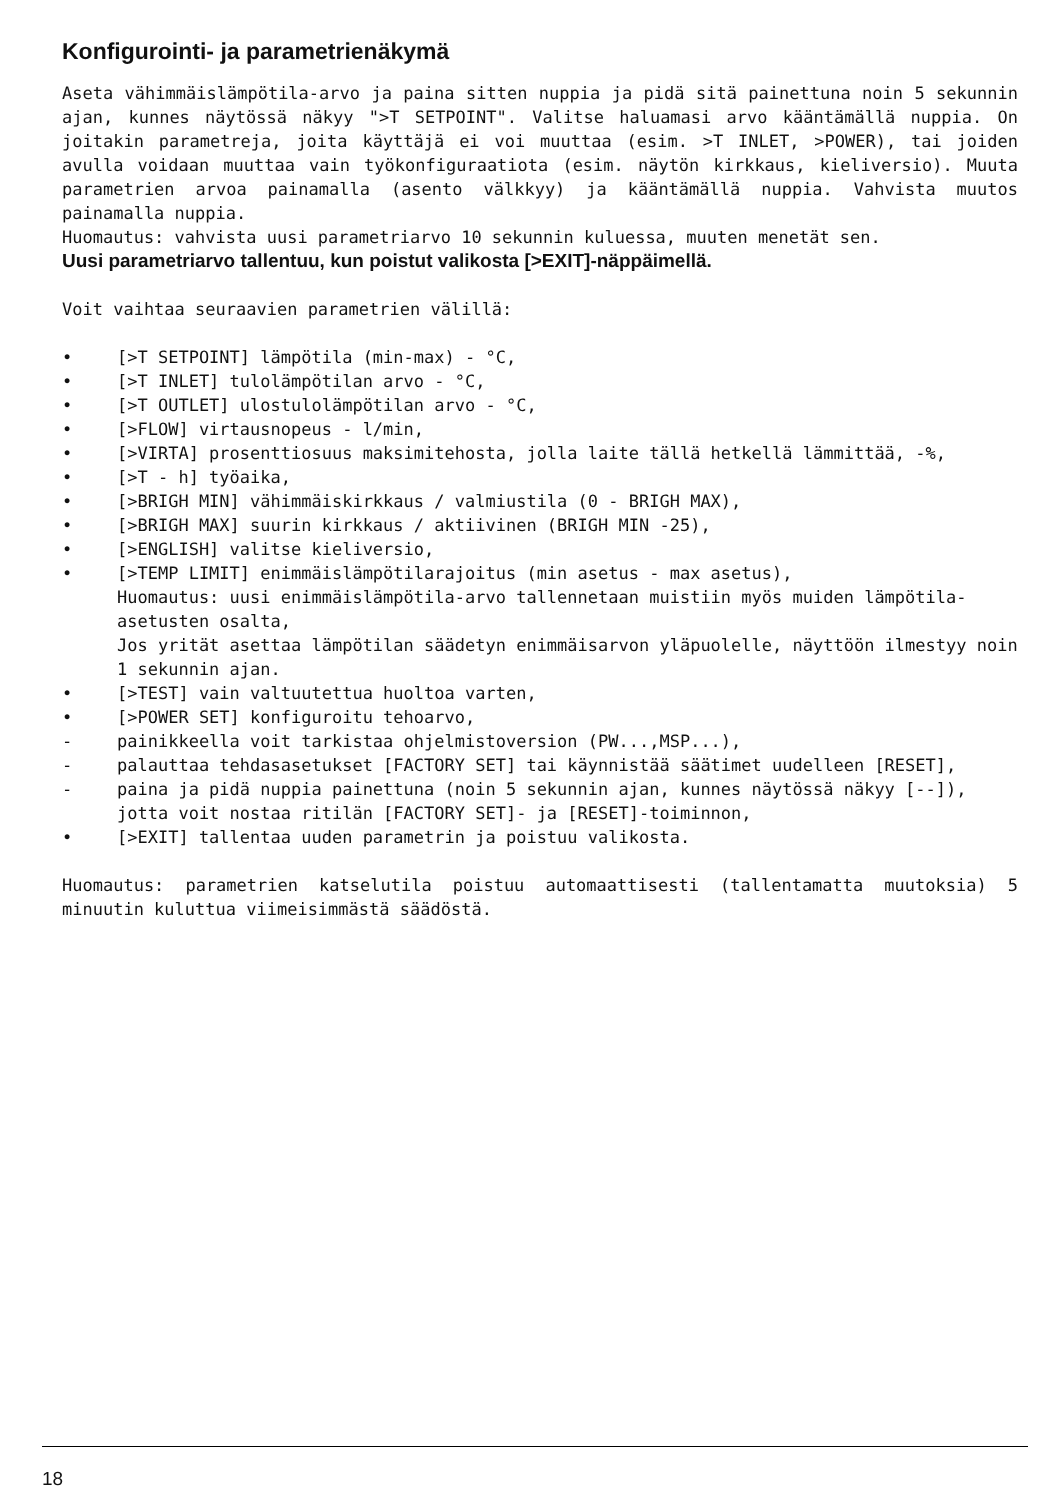Konfigurointi- ja parametrienäkymä
Aseta vähimmäislämpötila-arvo ja paina sitten nuppia ja pidä sitä painettuna noin 5 sekunnin ajan, kunnes näytössä näkyy ">T SETPOINT". Valitse haluamasi arvo kääntämällä nuppia. On joitakin parametreja, joita käyttäjä ei voi muuttaa (esim. >T INLET, >POWER), tai joiden avulla voidaan muuttaa vain työkonfiguraatiota (esim. näytön kirkkaus, kieliversio). Muuta parametrien arvoa painamalla (asento välkkyy) ja kääntämällä nuppia. Vahvista muutos painamalla nuppia.
Huomautus: vahvista uusi parametriarvo 10 sekunnin kuluessa, muuten menetät sen.
Uusi parametriarvo tallentuu, kun poistut valikosta [>EXIT]-näppäimellä.
Voit vaihtaa seuraavien parametrien välillä:
• [>T SETPOINT] lämpötila (min-max) - °C,
• [>T INLET] tulolämpötilan arvo - °C,
• [>T OUTLET] ulostulolämpötilan arvo - °C,
• [>FLOW] virtausnopeus - l/min,
• [>VIRTA] prosenttiosuus maksimitehosta, jolla laite tällä hetkellä lämmittää, -%,
• [>T - h] työaika,
• [>BRIGH MIN] vähimmäiskirkkaus / valmiustila (0 - BRIGH MAX),
• [>BRIGH MAX] suurin kirkkaus / aktiivinen (BRIGH MIN -25),
• [>ENGLISH] valitse kieliversio,
• [>TEMP LIMIT] enimmäislämpötilarajoitus (min asetus - max asetus),
Huomautus: uusi enimmäislämpötila-arvo tallennetaan muistiin myös muiden lämpötila-asetusten osalta,
Jos yrität asettaa lämpötilan säädetyn enimmäisarvon yläpuolelle, näyttöön ilmestyy noin 1 sekunnin ajan.
• [>TEST] vain valtuutettua huoltoa varten,
• [>POWER SET] konfiguroitu tehoarvo,
- painikkeella voit tarkistaa ohjelmistoversion (PW...,MSP...),
- palauttaa tehdasasetukset [FACTORY SET] tai käynnistää säätimet uudelleen [RESET],
- paina ja pidä nuppia painettuna (noin 5 sekunnin ajan, kunnes näytössä näkyy [--]), jotta voit nostaa ritilän [FACTORY SET]- ja [RESET]-toiminnon,
• [>EXIT] tallentaa uuden parametrin ja poistuu valikosta.
Huomautus: parametrien katselutila poistuu automaattisesti (tallentamatta muutoksia) 5 minuutin kuluttua viimeisimmästä säädöstä.
18